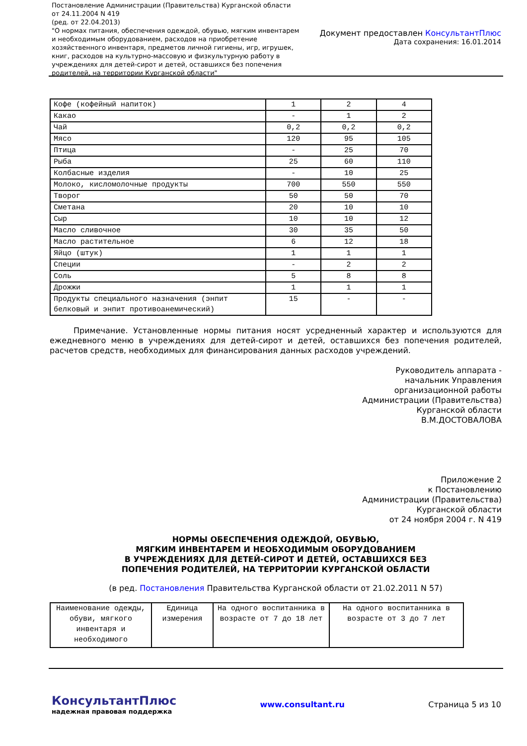Постановление Администрации (Правительства) Курганской области от 24.11.2004 N 419
(ред. от 22.04.2013)
"О нормах питания, обеспечения одеждой, обувью, мягким инвентарем и необходимым оборудованием, расходов на приобретение хозяйственного инвентаря, предметов личной гигиены, игр, игрушек, книг, расходов на культурно-массовую и физкультурную работу в учреждениях для детей-сирот и детей, оставшихся без попечения родителей, на территории Курганской области"
Документ предоставлен КонсультантПлюс
Дата сохранения: 16.01.2014
| Кофе (кофейный напиток) | 1 | 2 | 4 |
| Какао | - | 1 | 2 |
| Чай | 0,2 | 0,2 | 0,2 |
| Мясо | 120 | 95 | 105 |
| Птица | - | 25 | 70 |
| Рыба | 25 | 60 | 110 |
| Колбасные изделия | - | 10 | 25 |
| Молоко, кисломолочные продукты | 700 | 550 | 550 |
| Творог | 50 | 50 | 70 |
| Сметана | 20 | 10 | 10 |
| Сыр | 10 | 10 | 12 |
| Масло сливочное | 30 | 35 | 50 |
| Масло растительное | 6 | 12 | 18 |
| Яйцо (штук) | 1 | 1 | 1 |
| Специи | - | 2 | 2 |
| Соль | 5 | 8 | 8 |
| Дрожжи | 1 | 1 | 1 |
| Продукты специального назначения (энпит белковый и энпит противоанемический) | 15 | - | - |
Примечание. Установленные нормы питания носят усредненный характер и используются для ежедневного меню в учреждениях для детей-сирот и детей, оставшихся без попечения родителей, расчетов средств, необходимых для финансирования данных расходов учреждений.
Руководитель аппарата -
начальник Управления
организационной работы
Администрации (Правительства)
Курганской области
В.М.ДОСТОВАЛОВА
Приложение 2
к Постановлению
Администрации (Правительства)
Курганской области
от 24 ноября 2004 г. N 419
НОРМЫ ОБЕСПЕЧЕНИЯ ОДЕЖДОЙ, ОБУВЬЮ,
МЯГКИМ ИНВЕНТАРЕМ И НЕОБХОДИМЫМ ОБОРУДОВАНИЕМ
В УЧРЕЖДЕНИЯХ ДЛЯ ДЕТЕЙ-СИРОТ И ДЕТЕЙ, ОСТАВШИХСЯ БЕЗ
ПОПЕЧЕНИЯ РОДИТЕЛЕЙ, НА ТЕРРИТОРИИ КУРГАНСКОЙ ОБЛАСТИ
(в ред. Постановления Правительства Курганской области от 21.02.2011 N 57)
| Наименование одежды, обуви, мягкого инвентаря и необходимого | Единица измерения | На одного воспитанника в возрасте от 7 до 18 лет | На одного воспитанника в возрасте от 3 до 7 лет |
КонсультантПлюс
надежная правовая поддержка
www.consultant.ru Страница 5 из 10